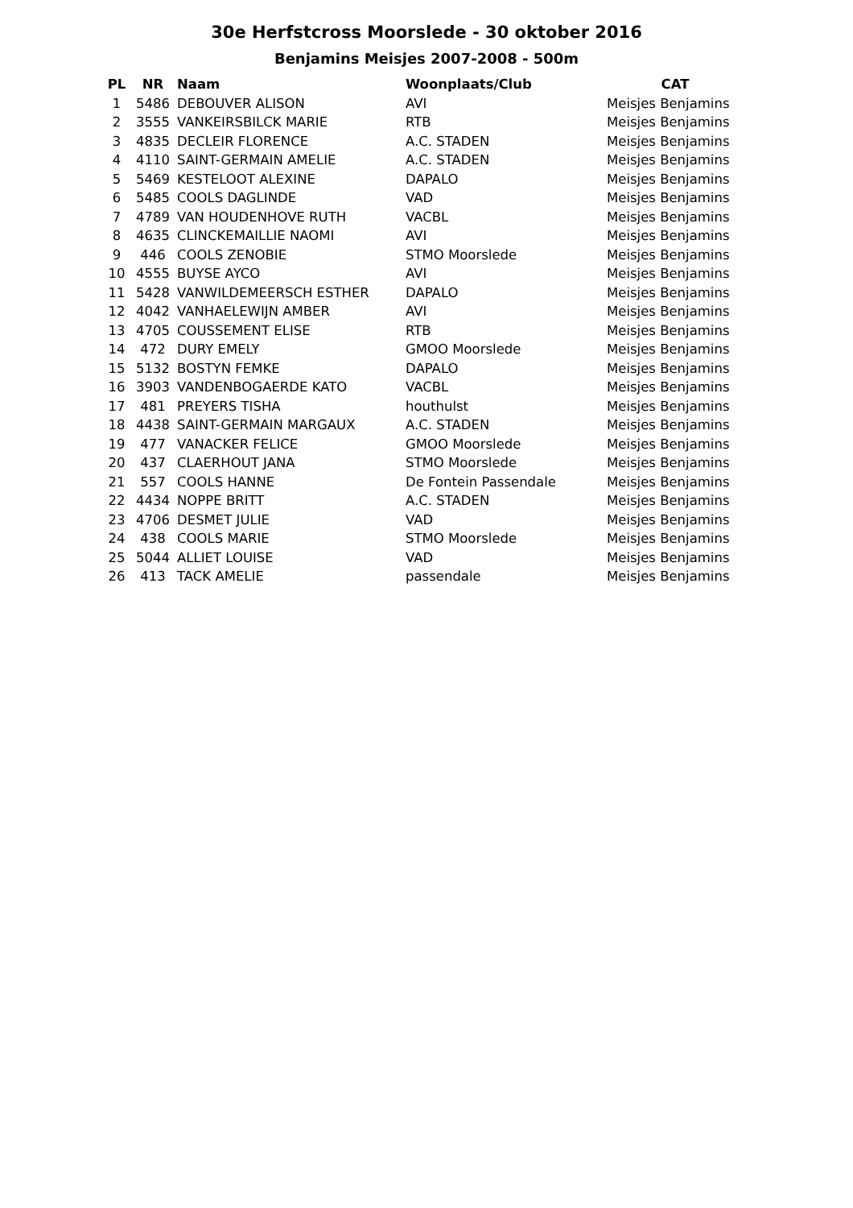30e Herfstcross Moorslede - 30 oktober 2016
Benjamins Meisjes 2007-2008 - 500m
| PL | NR | Naam | Woonplaats/Club | CAT |
| --- | --- | --- | --- | --- |
| 1 | 5486 | DEBOUVER ALISON | AVI | Meisjes Benjamins |
| 2 | 3555 | VANKEIRSBILCK MARIE | RTB | Meisjes Benjamins |
| 3 | 4835 | DECLEIR FLORENCE | A.C. STADEN | Meisjes Benjamins |
| 4 | 4110 | SAINT-GERMAIN AMELIE | A.C. STADEN | Meisjes Benjamins |
| 5 | 5469 | KESTELOOT ALEXINE | DAPALO | Meisjes Benjamins |
| 6 | 5485 | COOLS DAGLINDE | VAD | Meisjes Benjamins |
| 7 | 4789 | VAN HOUDENHOVE RUTH | VACBL | Meisjes Benjamins |
| 8 | 4635 | CLINCKEMAILLIE NAOMI | AVI | Meisjes Benjamins |
| 9 | 446 | COOLS ZENOBIE | STMO Moorslede | Meisjes Benjamins |
| 10 | 4555 | BUYSE AYCO | AVI | Meisjes Benjamins |
| 11 | 5428 | VANWILDEMEERSCH ESTHER | DAPALO | Meisjes Benjamins |
| 12 | 4042 | VANHAELEWIJN AMBER | AVI | Meisjes Benjamins |
| 13 | 4705 | COUSSEMENT ELISE | RTB | Meisjes Benjamins |
| 14 | 472 | DURY EMELY | GMOO Moorslede | Meisjes Benjamins |
| 15 | 5132 | BOSTYN FEMKE | DAPALO | Meisjes Benjamins |
| 16 | 3903 | VANDENBOGAERDE KATO | VACBL | Meisjes Benjamins |
| 17 | 481 | PREYERS TISHA | houthulst | Meisjes Benjamins |
| 18 | 4438 | SAINT-GERMAIN MARGAUX | A.C. STADEN | Meisjes Benjamins |
| 19 | 477 | VANACKER FELICE | GMOO Moorslede | Meisjes Benjamins |
| 20 | 437 | CLAERHOUT JANA | STMO Moorslede | Meisjes Benjamins |
| 21 | 557 | COOLS HANNE | De Fontein Passendale | Meisjes Benjamins |
| 22 | 4434 | NOPPE BRITT | A.C. STADEN | Meisjes Benjamins |
| 23 | 4706 | DESMET JULIE | VAD | Meisjes Benjamins |
| 24 | 438 | COOLS MARIE | STMO Moorslede | Meisjes Benjamins |
| 25 | 5044 | ALLIET LOUISE | VAD | Meisjes Benjamins |
| 26 | 413 | TACK AMELIE | passendale | Meisjes Benjamins |